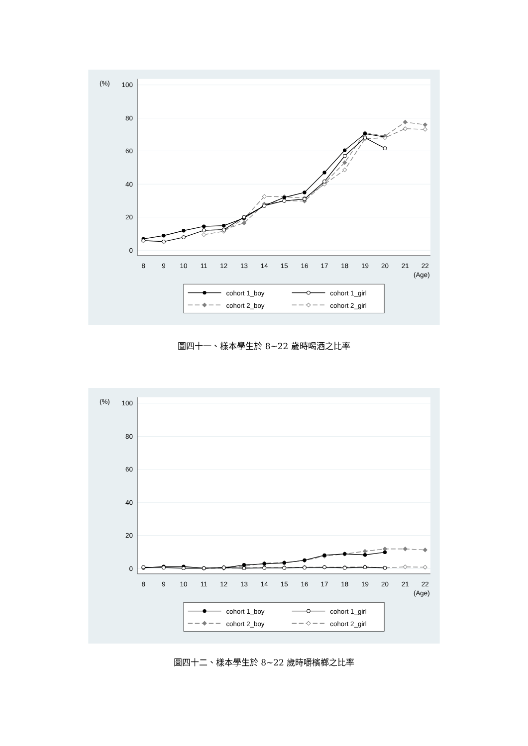0
20
40
60
80
100
(%)
8
9
10
11
12
13
14
15
16
17
18
19
20
21
22
(Age)
cohort 1_boy
cohort 1_girl
cohort 2_boy
cohort 2_girl
圖四十一、樣本學生於 8~22 歲時喝酒之比率
0
20
40
60
80
100
(%)
8
9
10
11
12
13
14
15
16
17
18
19
20
21
22
(Age)
cohort 1_boy
cohort 1_girl
cohort 2_boy
cohort 2_girl
圖四十二、樣本學生於 8~22 歲時嚼檳榔之比率